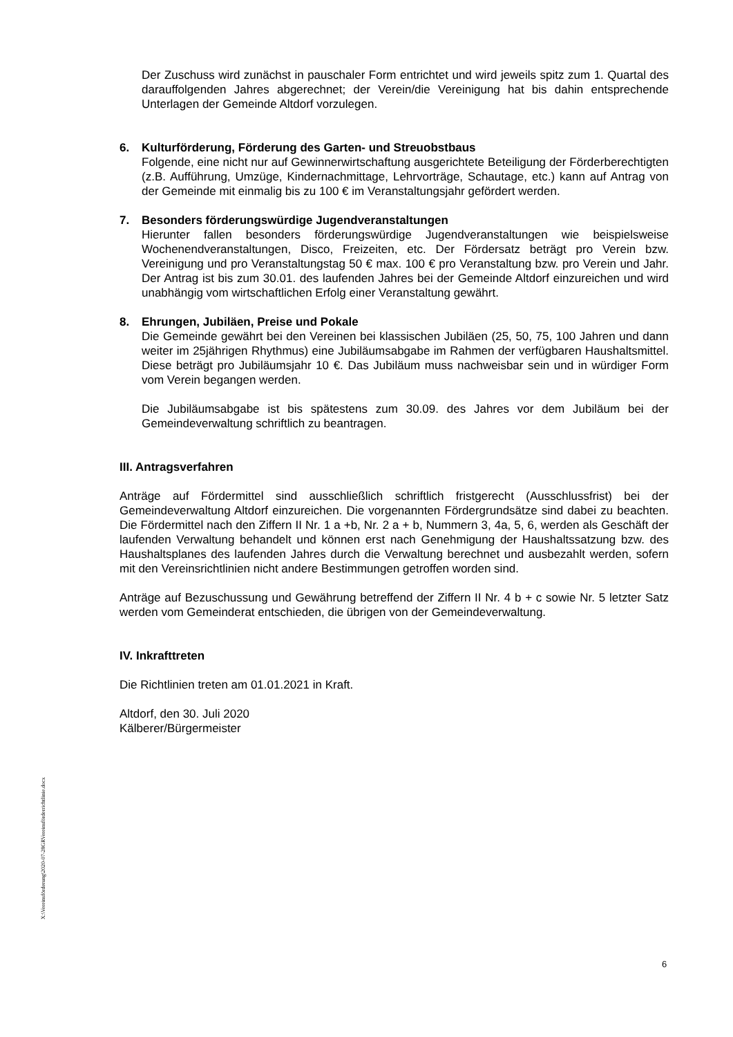Der Zuschuss wird zunächst in pauschaler Form entrichtet und wird jeweils spitz zum 1. Quartal des darauffolgenden Jahres abgerechnet; der Verein/die Vereinigung hat bis dahin entsprechende Unterlagen der Gemeinde Altdorf vorzulegen.
6. Kulturförderung, Förderung des Garten- und Streuobstbaus
Folgende, eine nicht nur auf Gewinnerwirtschaftung ausgerichtete Beteiligung der Förderberechtigten (z.B. Aufführung, Umzüge, Kindernachmittage, Lehrvorträge, Schautage, etc.) kann auf Antrag von der Gemeinde mit einmalig bis zu 100 € im Veranstaltungsjahr gefördert werden.
7. Besonders förderungswürdige Jugendveranstaltungen
Hierunter fallen besonders förderungswürdige Jugendveranstaltungen wie beispielsweise Wochenendveranstaltungen, Disco, Freizeiten, etc. Der Fördersatz beträgt pro Verein bzw. Vereinigung und pro Veranstaltungstag 50 € max. 100 € pro Veranstaltung bzw. pro Verein und Jahr. Der Antrag ist bis zum 30.01. des laufenden Jahres bei der Gemeinde Altdorf einzureichen und wird unabhängig vom wirtschaftlichen Erfolg einer Veranstaltung gewährt.
8. Ehrungen, Jubiläen, Preise und Pokale
Die Gemeinde gewährt bei den Vereinen bei klassischen Jubiläen (25, 50, 75, 100 Jahren und dann weiter im 25jährigen Rhythmus) eine Jubiläumsabgabe im Rahmen der verfügbaren Haushaltsmittel. Diese beträgt pro Jubiläumsjahr 10 €. Das Jubiläum muss nachweisbar sein und in würdiger Form vom Verein begangen werden.
Die Jubiläumsabgabe ist bis spätestens zum 30.09. des Jahres vor dem Jubiläum bei der Gemeindeverwaltung schriftlich zu beantragen.
III. Antragsverfahren
Anträge auf Fördermittel sind ausschließlich schriftlich fristgerecht (Ausschlussfrist) bei der Gemeindeverwaltung Altdorf einzureichen. Die vorgenannten Fördergrundsätze sind dabei zu beachten. Die Fördermittel nach den Ziffern II Nr. 1 a +b, Nr. 2 a + b, Nummern 3, 4a, 5, 6, werden als Geschäft der laufenden Verwaltung behandelt und können erst nach Genehmigung der Haushaltssatzung bzw. des Haushaltsplanes des laufenden Jahres durch die Verwaltung berechnet und ausbezahlt werden, sofern mit den Vereinsrichtlinien nicht andere Bestimmungen getroffen worden sind.
Anträge auf Bezuschussung und Gewährung betreffend der Ziffern II Nr. 4 b + c sowie Nr. 5 letzter Satz werden vom Gemeinderat entschieden, die übrigen von der Gemeindeverwaltung.
IV. Inkrafttreten
Die Richtlinien treten am 01.01.2021 in Kraft.
Altdorf, den 30. Juli 2020
Kälberer/Bürgermeister
X:\Vereinsförderung\2020-07-28GRVereinsförderrichtlinie.docx
6